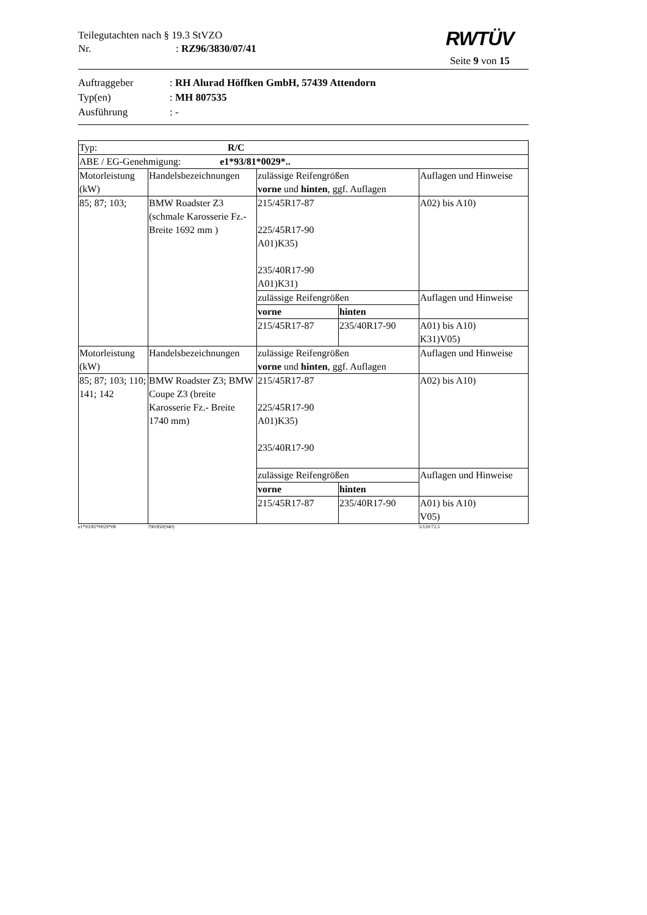Teilegutachten nach § 19.3 StVZO
Nr.: RZ96/3830/07/41
RWTÜV
Seite 9 von 15
Auftraggeber: RH Alurad Höffken GmbH, 57439 Attendorn
Typ(en): MH 807535
Ausführung: -
| Typ: R/C | | | | |
| ABE / EG-Genehmigung: e1*93/81*0029*.. | | | | |
| Motorleistung (kW) | Handelsbezeichnungen | zulässige Reifengrößen vorne und hinten , ggf. Auflagen | | Auflagen und Hinweise |
| 85; 87; 103; | BMW Roadster Z3 (schmale Karosserie Fz.- Breite 1692 mm ) | 215/45R17-87 225/45R17-90 A01)K35) 235/40R17-90 A01)K31) | | A02) bis A10) |
| | | zulässige Reifengrößen | | Auflagen und Hinweise |
| | | vorne | hinten | |
| | | 215/45R17-87 | 235/40R17-90 | A01) bis A10) K31)V05) |
| Motorleistung (kW) | Handelsbezeichnungen | zulässige Reifengrößen vorne und hinten , ggf. Auflagen | | Auflagen und Hinweise |
| 85; 87; 103; 110; 141; 142 | BMW Roadster Z3; BMW Coupe Z3 (breite Karosserie Fz.- Breite 1740 mm) | 215/45R17-87 225/45R17-90 A01)K35) 235/40R17-90 | | A02) bis A10) |
| | | zulässige Reifengrößen | | Auflagen und Hinweise |
| | | vorne | hinten | |
| | | 215/45R17-87 | 235/40R17-90 | A01) bis A10) V05) |
e1*93/81*0029*08 790/850(940) 5/120/72.5